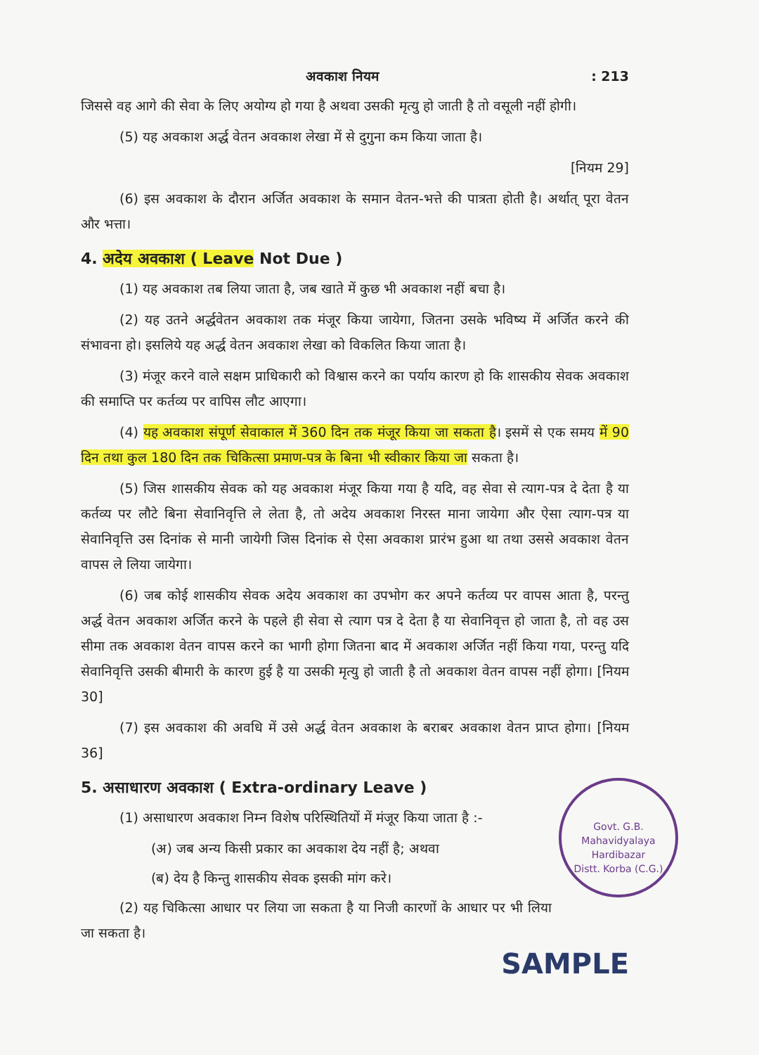अवकाश नियम: 213
जिससे वह आगे की सेवा के लिए अयोग्य हो गया है अथवा उसकी मृत्यु हो जाती है तो वसूली नहीं होगी।
(5) यह अवकाश अर्द्ध वेतन अवकाश लेखा में से दुगुना कम किया जाता है।
[नियम 29]
(6) इस अवकाश के दौरान अर्जित अवकाश के समान वेतन-भत्ते की पात्रता होती है। अर्थात् पूरा वेतन और भत्ता।
4. अदेय अवकाश ( Leave Not Due )
(1) यह अवकाश तब लिया जाता है, जब खाते में कुछ भी अवकाश नहीं बचा है।
(2) यह उतने अर्द्धवेतन अवकाश तक मंजूर किया जायेगा, जितना उसके भविष्य में अर्जित करने की संभावना हो। इसलिये यह अर्द्ध वेतन अवकाश लेखा को विकलित किया जाता है।
(3) मंजूर करने वाले सक्षम प्राधिकारी को विश्वास करने का पर्याय कारण हो कि शासकीय सेवक अवकाश की समाप्ति पर कर्तव्य पर वापिस लौट आएगा।
(4) यह अवकाश संपूर्ण सेवाकाल में 360 दिन तक मंजूर किया जा सकता है। इसमें से एक समय में 90 दिन तथा कुल 180 दिन तक चिकित्सा प्रमाण-पत्र के बिना भी स्वीकार किया जा सकता है।
(5) जिस शासकीय सेवक को यह अवकाश मंजूर किया गया है यदि, वह सेवा से त्याग-पत्र दे देता है या कर्तव्य पर लौटे बिना सेवानिवृत्ति ले लेता है, तो अदेय अवकाश निरस्त माना जायेगा और ऐसा त्याग-पत्र या सेवानिवृत्ति उस दिनांक से मानी जायेगी जिस दिनांक से ऐसा अवकाश प्रारंभ हुआ था तथा उससे अवकाश वेतन वापस ले लिया जायेगा।
(6) जब कोई शासकीय सेवक अदेय अवकाश का उपभोग कर अपने कर्तव्य पर वापस आता है, परन्तु अर्द्ध वेतन अवकाश अर्जित करने के पहले ही सेवा से त्याग पत्र दे देता है या सेवानिवृत्त हो जाता है, तो वह उस सीमा तक अवकाश वेतन वापस करने का भागी होगा जितना बाद में अवकाश अर्जित नहीं किया गया, परन्तु यदि सेवानिवृत्ति उसकी बीमारी के कारण हुई है या उसकी मृत्यु हो जाती है तो अवकाश वेतन वापस नहीं होगा। [नियम 30]
(7) इस अवकाश की अवधि में उसे अर्द्ध वेतन अवकाश के बराबर अवकाश वेतन प्राप्त होगा। [नियम 36]
Govt. G.B. Mahavidyalaya
Hardibazar
Distt. Korba (C.G.)
5. असाधारण अवकाश ( Extra-ordinary Leave )
(1) असाधारण अवकाश निम्न विशेष परिस्थितियों में मंजूर किया जाता है :-
(अ) जब अन्य किसी प्रकार का अवकाश देय नहीं है; अथवा
(ब) देय है किन्तु शासकीय सेवक इसकी मांग करे।
(2) यह चिकित्सा आधार पर लिया जा सकता है या निजी कारणों के आधार पर भी लिया जा सकता है।
SAMPLE